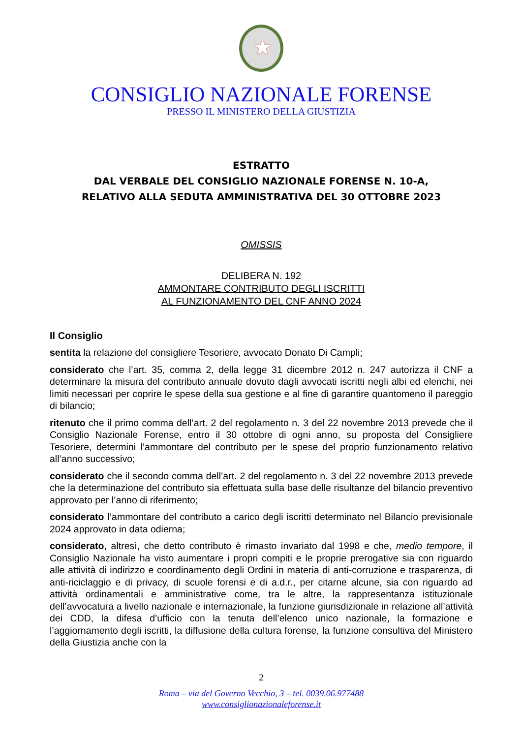★
CONSIGLIO NAZIONALE FORENSE
PRESSO IL MINISTERO DELLA GIUSTIZIA
ESTRATTO
DAL VERBALE DEL CONSIGLIO NAZIONALE FORENSE N. 10-A,
RELATIVO ALLA SEDUTA AMMINISTRATIVA DEL 30 OTTOBRE 2023
OMISSIS
DELIBERA N. 192
AMMONTARE CONTRIBUTO DEGLI ISCRITTI
AL FUNZIONAMENTO DEL CNF ANNO 2024
Il Consiglio
sentita la relazione del consigliere Tesoriere, avvocato Donato Di Campli;
considerato che l’art. 35, comma 2, della legge 31 dicembre 2012 n. 247 autorizza il CNF a determinare la misura del contributo annuale dovuto dagli avvocati iscritti negli albi ed elenchi, nei limiti necessari per coprire le spese della sua gestione e al fine di garantire quantomeno il pareggio di bilancio;
ritenuto che il primo comma dell’art. 2 del regolamento n. 3 del 22 novembre 2013 prevede che il Consiglio Nazionale Forense, entro il 30 ottobre di ogni anno, su proposta del Consigliere Tesoriere, determini l’ammontare del contributo per le spese del proprio funzionamento relativo all’anno successivo;
considerato che il secondo comma dell’art. 2 del regolamento n. 3 del 22 novembre 2013 prevede che la determinazione del contributo sia effettuata sulla base delle risultanze del bilancio preventivo approvato per l’anno di riferimento;
considerato l’ammontare del contributo a carico degli iscritti determinato nel Bilancio previsionale 2024 approvato in data odierna;
considerato, altresì, che detto contributo è rimasto invariato dal 1998 e che, medio tempore, il Consiglio Nazionale ha visto aumentare i propri compiti e le proprie prerogative sia con riguardo alle attività di indirizzo e coordinamento degli Ordini in materia di anti-corruzione e trasparenza, di anti-riciclaggio e di privacy, di scuole forensi e di a.d.r., per citarne alcune, sia con riguardo ad attività ordinamentali e amministrative come, tra le altre, la rappresentanza istituzionale dell’avvocatura a livello nazionale e internazionale, la funzione giurisdizionale in relazione all’attività dei CDD, la difesa d’ufficio con la tenuta dell’elenco unico nazionale, la formazione e l’aggiornamento degli iscritti, la diffusione della cultura forense, la funzione consultiva del Ministero della Giustizia anche con la
2
Roma – via del Governo Vecchio, 3 – tel. 0039.06.977488
www.consiglionazionaleforense.it